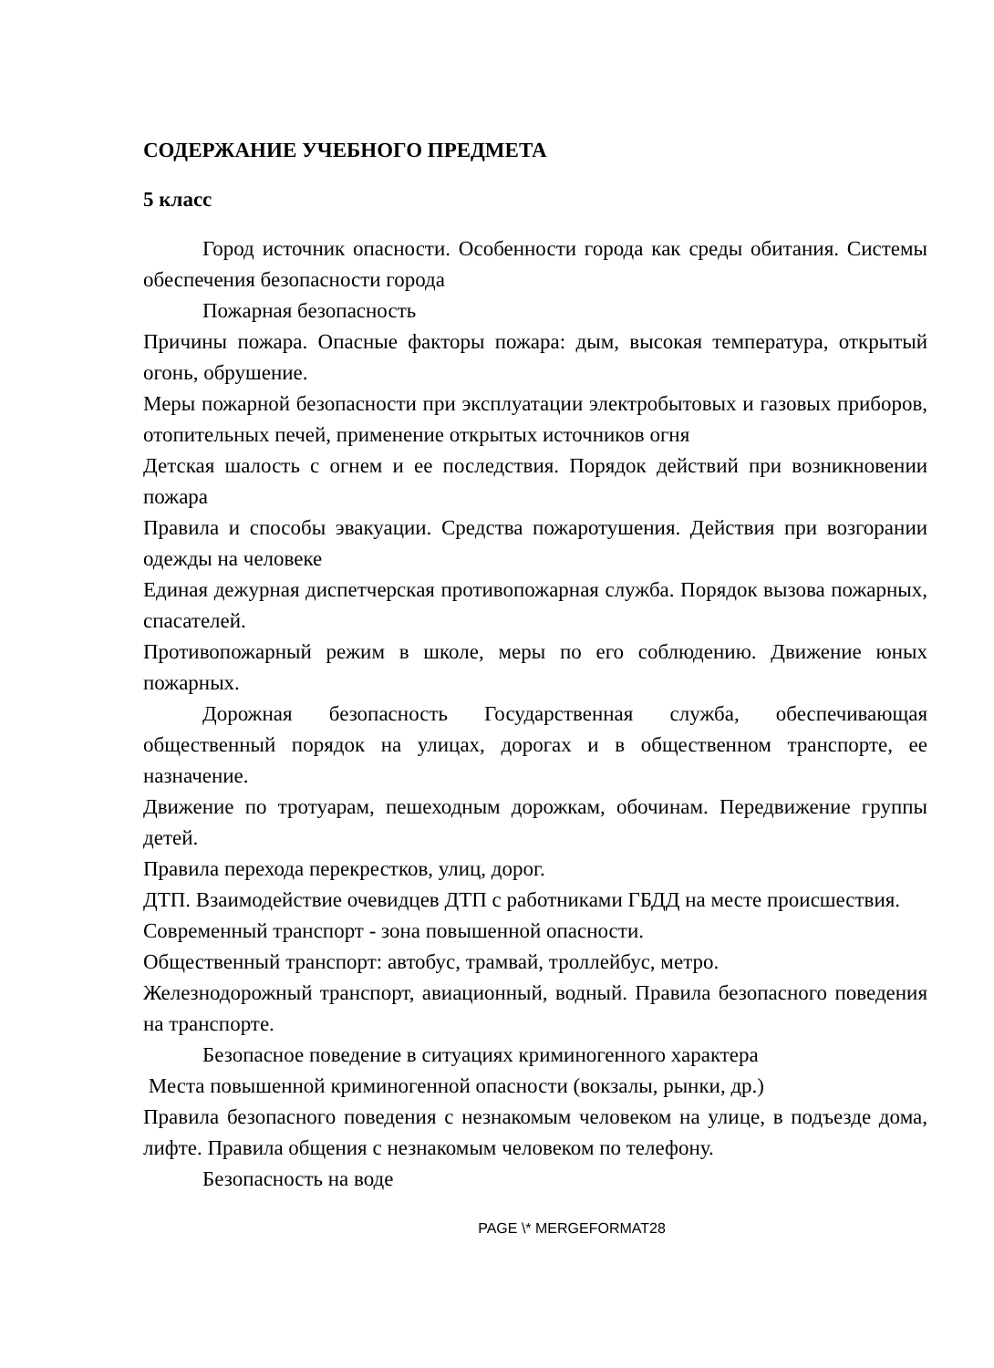СОДЕРЖАНИЕ УЧЕБНОГО ПРЕДМЕТА
5 класс
Город источник опасности. Особенности города как среды обитания. Системы обеспечения безопасности города
Пожарная безопасность
Причины пожара. Опасные факторы пожара: дым, высокая температура, открытый огонь, обрушение.
Меры пожарной безопасности при эксплуатации электробытовых и газовых приборов, отопительных печей, применение открытых источников огня
Детская шалость с огнем и ее последствия. Порядок действий при возникновении пожара
Правила и способы эвакуации. Средства пожаротушения. Действия при возгорании одежды на человеке
Единая дежурная диспетчерская противопожарная служба. Порядок вызова пожарных, спасателей.
Противопожарный режим в школе, меры по его соблюдению. Движение юных пожарных.
Дорожная безопасность Государственная служба, обеспечивающая общественный порядок на улицах, дорогах и в общественном транспорте, ее назначение.
Движение по тротуарам, пешеходным дорожкам, обочинам. Передвижение группы детей.
Правила перехода перекрестков, улиц, дорог.
ДТП. Взаимодействие очевидцев ДТП с работниками ГБДД на месте происшествия.
Современный транспорт - зона повышенной опасности.
Общественный транспорт: автобус, трамвай, троллейбус, метро.
Железнодорожный транспорт, авиационный, водный. Правила безопасного поведения на транспорте.
Безопасное поведение в ситуациях криминогенного характера
Места повышенной криминогенной опасности (вокзалы, рынки, др.)
Правила безопасного поведения с незнакомым человеком на улице, в подъезде дома, лифте. Правила общения с незнакомым человеком по телефону.
Безопасность на воде
PAGE \* MERGEFORMAT28